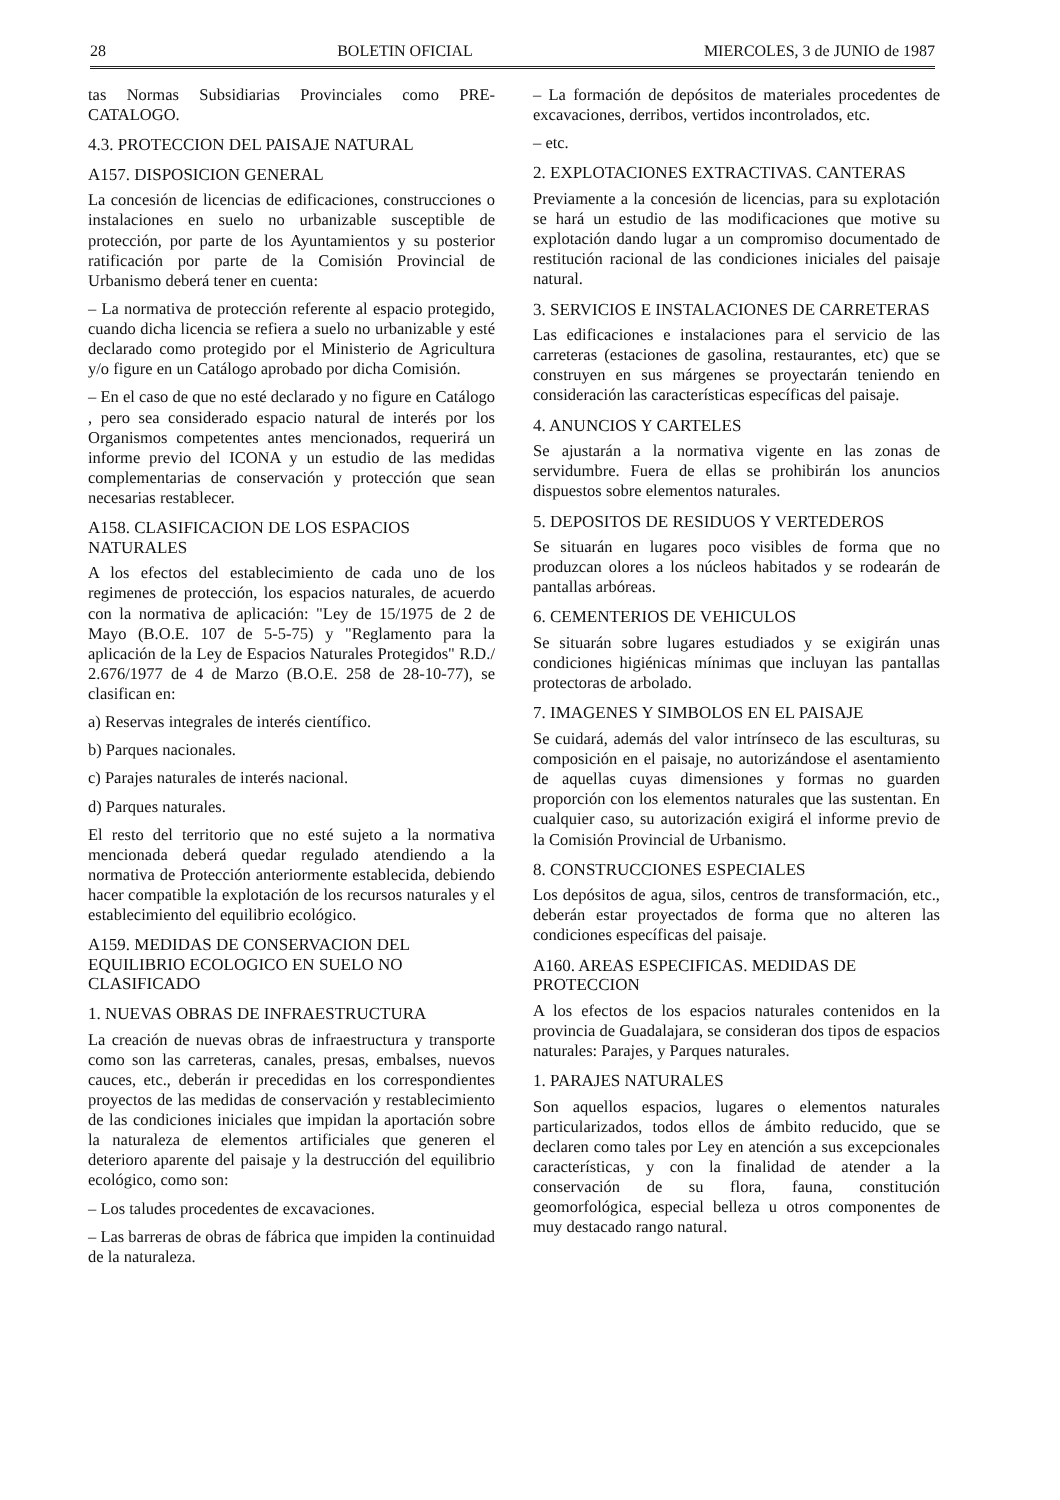28 BOLETIN OFICIAL MIERCOLES, 3 de JUNIO de 1987
tas Normas Subsidiarias Provinciales como PRE-CATALOGO.
4.3. PROTECCION DEL PAISAJE NATURAL
A157. DISPOSICION GENERAL
La concesión de licencias de edificaciones, construcciones o instalaciones en suelo no urbanizable susceptible de protección, por parte de los Ayuntamientos y su posterior ratificación por parte de la Comisión Provincial de Urbanismo deberá tener en cuenta:
– La normativa de protección referente al espacio protegido, cuando dicha licencia se refiera a suelo no urbanizable y esté declarado como protegido por el Ministerio de Agricultura y/o figure en un Catálogo aprobado por dicha Comisión.
– En el caso de que no esté declarado y no figure en Catálogo , pero sea considerado espacio natural de interés por los Organismos competentes antes mencionados, requerirá un informe previo del ICONA y un estudio de las medidas complementarias de conservación y protección que sean necesarias restablecer.
A158. CLASIFICACION DE LOS ESPACIOS NATURALES
A los efectos del establecimiento de cada uno de los regimenes de protección, los espacios naturales, de acuerdo con la normativa de aplicación: "Ley de 15/1975 de 2 de Mayo (B.O.E. 107 de 5-5-75) y "Reglamento para la aplicación de la Ley de Espacios Naturales Protegidos" R.D./ 2.676/1977 de 4 de Marzo (B.O.E. 258 de 28-10-77), se clasifican en:
a) Reservas integrales de interés científico.
b) Parques nacionales.
c) Parajes naturales de interés nacional.
d) Parques naturales.
El resto del territorio que no esté sujeto a la normativa mencionada deberá quedar regulado atendiendo a la normativa de Protección anteriormente establecida, debiendo hacer compatible la explotación de los recursos naturales y el establecimiento del equilibrio ecológico.
A159. MEDIDAS DE CONSERVACION DEL EQUILIBRIO ECOLOGICO EN SUELO NO CLASIFICADO
1. NUEVAS OBRAS DE INFRAESTRUCTURA
La creación de nuevas obras de infraestructura y transporte como son las carreteras, canales, presas, embalses, nuevos cauces, etc., deberán ir precedidas en los correspondientes proyectos de las medidas de conservación y restablecimiento de las condiciones iniciales que impidan la aportación sobre la naturaleza de elementos artificiales que generen el deterioro aparente del paisaje y la destrucción del equilibrio ecológico, como son:
– Los taludes procedentes de excavaciones.
– Las barreras de obras de fábrica que impiden la continuidad de la naturaleza.
– La formación de depósitos de materiales procedentes de excavaciones, derribos, vertidos incontrolados, etc.
– etc.
2. EXPLOTACIONES EXTRACTIVAS. CANTERAS
Previamente a la concesión de licencias, para su explotación se hará un estudio de las modificaciones que motive su explotación dando lugar a un compromiso documentado de restitución racional de las condiciones iniciales del paisaje natural.
3. SERVICIOS E INSTALACIONES DE CARRETERAS
Las edificaciones e instalaciones para el servicio de las carreteras (estaciones de gasolina, restaurantes, etc) que se construyen en sus márgenes se proyectarán teniendo en consideración las características específicas del paisaje.
4. ANUNCIOS Y CARTELES
Se ajustarán a la normativa vigente en las zonas de servidumbre. Fuera de ellas se prohibirán los anuncios dispuestos sobre elementos naturales.
5. DEPOSITOS DE RESIDUOS Y VERTEDEROS
Se situarán en lugares poco visibles de forma que no produzcan olores a los núcleos habitados y se rodearán de pantallas arbóreas.
6. CEMENTERIOS DE VEHICULOS
Se situarán sobre lugares estudiados y se exigirán unas condiciones higiénicas mínimas que incluyan las pantallas protectoras de arbolado.
7. IMAGENES Y SIMBOLOS EN EL PAISAJE
Se cuidará, además del valor intrínseco de las esculturas, su composición en el paisaje, no autorizándose el asentamiento de aquellas cuyas dimensiones y formas no guarden proporción con los elementos naturales que las sustentan. En cualquier caso, su autorización exigirá el informe previo de la Comisión Provincial de Urbanismo.
8. CONSTRUCCIONES ESPECIALES
Los depósitos de agua, silos, centros de transformación, etc., deberán estar proyectados de forma que no alteren las condiciones específicas del paisaje.
A160. AREAS ESPECIFICAS. MEDIDAS DE PROTECCION
A los efectos de los espacios naturales contenidos en la provincia de Guadalajara, se consideran dos tipos de espacios naturales: Parajes, y Parques naturales.
1. PARAJES NATURALES
Son aquellos espacios, lugares o elementos naturales particularizados, todos ellos de ámbito reducido, que se declaren como tales por Ley en atención a sus excepcionales características, y con la finalidad de atender a la conservación de su flora, fauna, constitución geomorfológica, especial belleza u otros componentes de muy destacado rango natural.